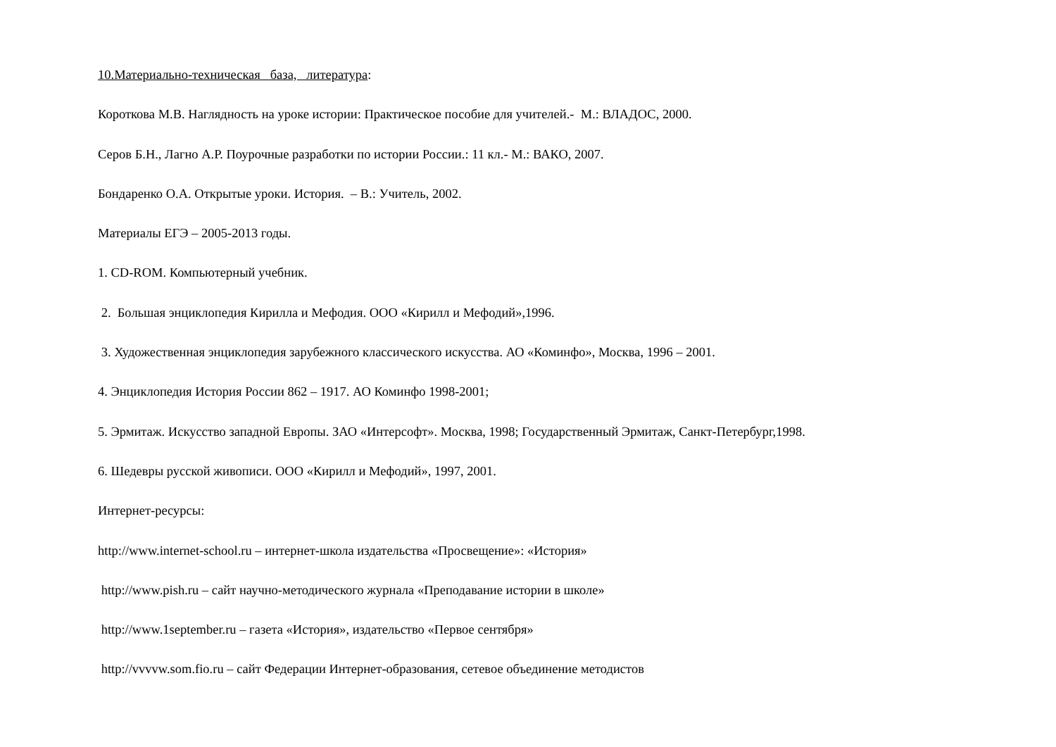10.Материально-техническая база, литература:
Короткова М.В. Наглядность на уроке истории: Практическое пособие для учителей.- М.: ВЛАДОС, 2000.
Серов Б.Н., Лагно А.Р. Поурочные разработки по истории России.: 11 кл.- М.: ВАКО, 2007.
Бондаренко О.А. Открытые уроки. История. – В.: Учитель, 2002.
Материалы ЕГЭ – 2005-2013 годы.
1. CD-ROM. Компьютерный учебник.
2. Большая энциклопедия Кирилла и Мефодия. ООО «Кирилл и Мефодий»,1996.
3. Художественная энциклопедия зарубежного классического искусства. АО «Коминфо», Москва, 1996 – 2001.
4. Энциклопедия История России 862 – 1917. АО Коминфо 1998-2001;
5. Эрмитаж. Искусство западной Европы. ЗАО «Интерсофт». Москва, 1998; Государственный Эрмитаж, Санкт-Петербург,1998.
6. Шедевры русской живописи. ООО «Кирилл и Мефодий», 1997, 2001.
Интернет-ресурсы:
http://www.internet-school.ru – интернет-школа издательства «Просвещение»: «История»
http://www.pish.ru – сайт научно-методического журнала «Преподавание истории в школе»
http://www.1september.ru – газета «История», издательство «Первое сентября»
http://vvvvw.som.fio.ru – сайт Федерации Интернет-образования, сетевое объединение методистов